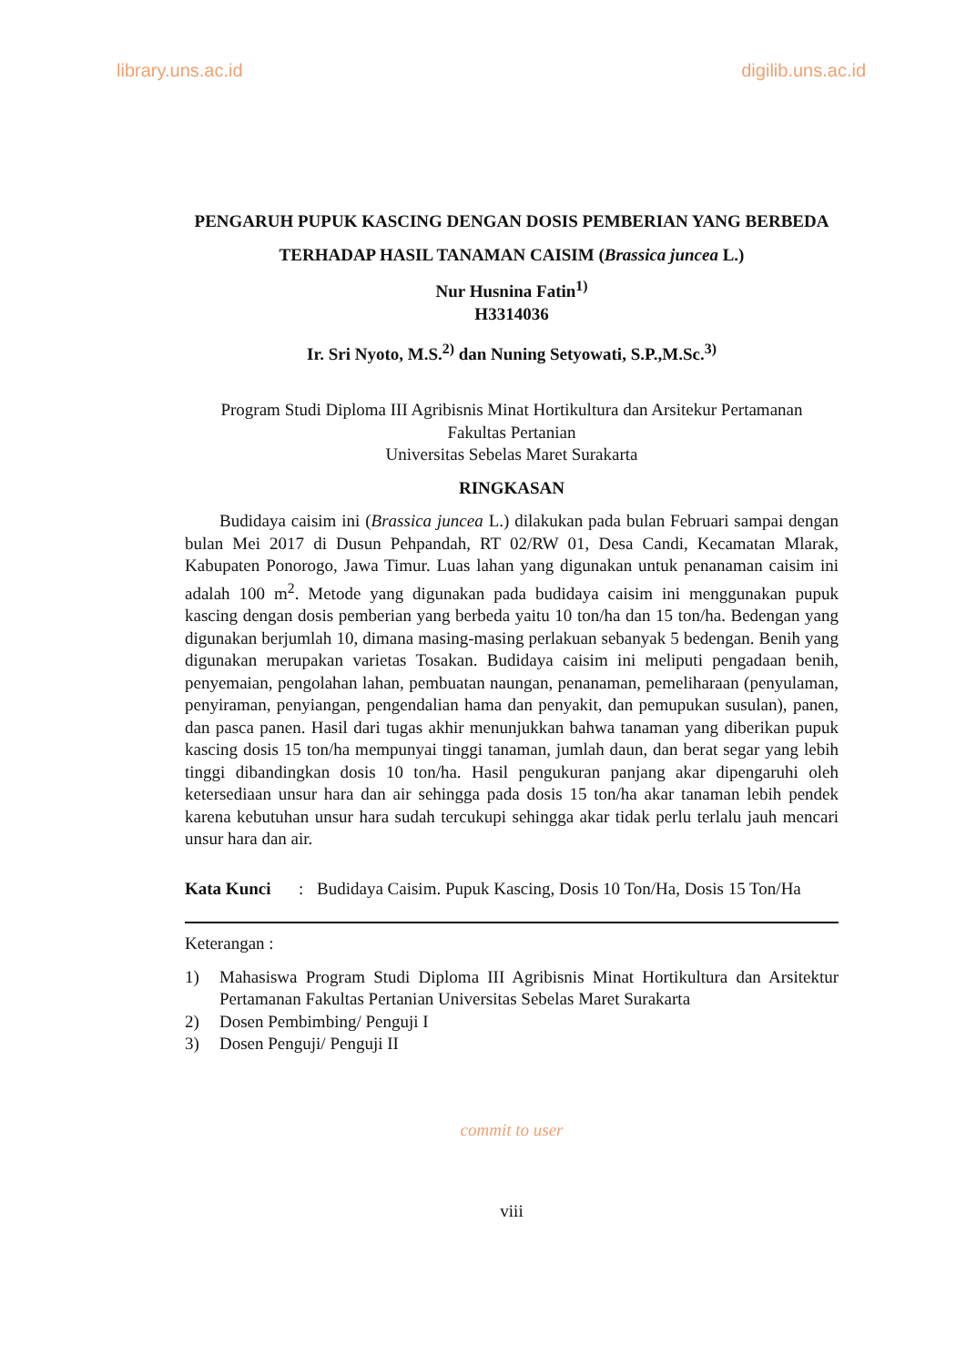library.uns.ac.id digilib.uns.ac.id
PENGARUH PUPUK KASCING DENGAN DOSIS PEMBERIAN YANG BERBEDA TERHADAP HASIL TANAMAN CAISIM (Brassica juncea L.)
Nur Husnina Fatin<sup>1)</sup>
H3314036
Ir. Sri Nyoto, M.S.<sup>2)</sup> dan Nuning Setyowati, S.P.,M.Sc.<sup>3)</sup>
Program Studi Diploma III Agribisnis Minat Hortikultura dan Arsitekur Pertamanan
Fakultas Pertanian
Universitas Sebelas Maret Surakarta
RINGKASAN
Budidaya caisim ini (Brassica juncea L.) dilakukan pada bulan Februari sampai dengan bulan Mei 2017 di Dusun Pehpandah, RT 02/RW 01, Desa Candi, Kecamatan Mlarak, Kabupaten Ponorogo, Jawa Timur. Luas lahan yang digunakan untuk penanaman caisim ini adalah 100 m<sup>2</sup>. Metode yang digunakan pada budidaya caisim ini menggunakan pupuk kascing dengan dosis pemberian yang berbeda yaitu 10 ton/ha dan 15 ton/ha. Bedengan yang digunakan berjumlah 10, dimana masing-masing perlakuan sebanyak 5 bedengan. Benih yang digunakan merupakan varietas Tosakan. Budidaya caisim ini meliputi pengadaan benih, penyemaian, pengolahan lahan, pembuatan naungan, penanaman, pemeliharaan (penyulaman, penyiraman, penyiangan, pengendalian hama dan penyakit, dan pemupukan susulan), panen, dan pasca panen. Hasil dari tugas akhir menunjukkan bahwa tanaman yang diberikan pupuk kascing dosis 15 ton/ha mempunyai tinggi tanaman, jumlah daun, dan berat segar yang lebih tinggi dibandingkan dosis 10 ton/ha. Hasil pengukuran panjang akar dipengaruhi oleh ketersediaan unsur hara dan air sehingga pada dosis 15 ton/ha akar tanaman lebih pendek karena kebutuhan unsur hara sudah tercukupi sehingga akar tidak perlu terlalu jauh mencari unsur hara dan air.
Kata Kunci: Budidaya Caisim. Pupuk Kascing, Dosis 10 Ton/Ha, Dosis 15 Ton/Ha
Keterangan :
1) Mahasiswa Program Studi Diploma III Agribisnis Minat Hortikultura dan Arsitektur Pertamanan Fakultas Pertanian Universitas Sebelas Maret Surakarta
2) Dosen Pembimbing/ Penguji I
3) Dosen Penguji/ Penguji II
commit to user
viii